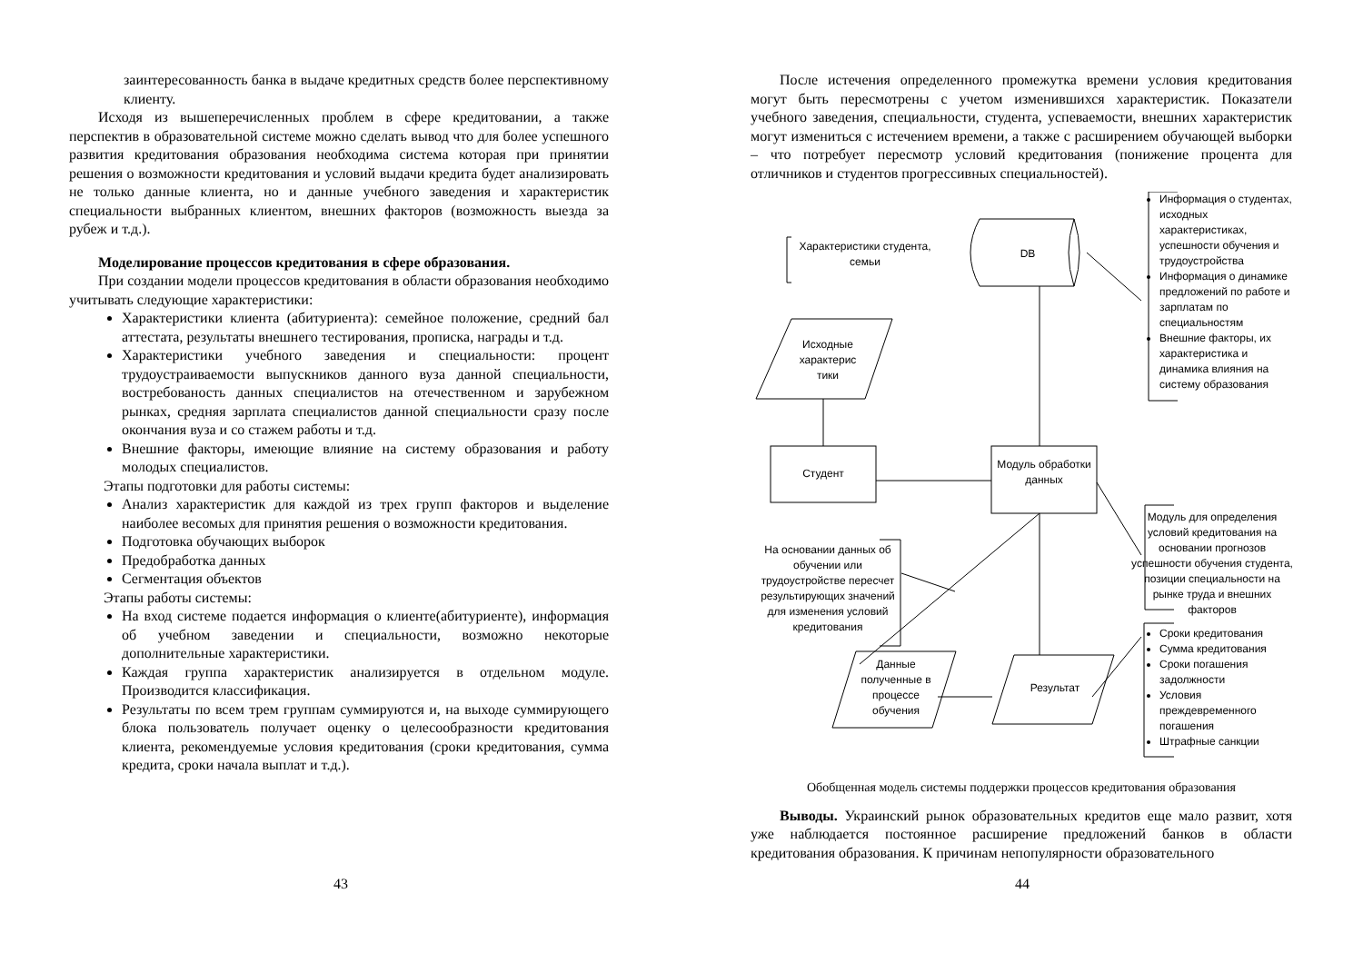заинтересованность банка в выдаче кредитных средств более перспективному клиенту.
Исходя из вышеперечисленных проблем в сфере кредитовании, а также перспектив в образовательной системе можно сделать вывод что для более успешного развития кредитования образования необходима система которая при принятии решения о возможности кредитования и условий выдачи кредита будет анализировать не только данные клиента, но и данные учебного заведения и характеристик специальности выбранных клиентом, внешних факторов (возможность выезда за рубеж и т.д.).
Моделирование процессов кредитования в сфере образования.
При создании модели процессов кредитования в области образования необходимо учитывать следующие характеристики:
Характеристики клиента (абитуриента): семейное положение, средний бал аттестата, результаты внешнего тестирования, прописка, награды и т.д.
Характеристики учебного заведения и специальности: процент трудоустраиваемости выпускников данного вуза данной специальности, востребованость данных специалистов на отечественном и зарубежном рынках, средняя зарплата специалистов данной специальности сразу после окончания вуза и со стажем работы и т.д.
Внешние факторы, имеющие влияние на систему образования и работу молодых специалистов.
Этапы подготовки для работы системы:
Анализ характеристик для каждой из трех групп факторов и выделение наиболее весомых для принятия решения о возможности кредитования.
Подготовка обучающих выборок
Предобработка данных
Сегментация объектов
Этапы работы системы:
На вход системе подается информация о клиенте(абитуриенте), информация об учебном заведении и специальности, возможно некоторые дополнительные характеристики.
Каждая группа характеристик анализируется в отдельном модуле. Производится классификация.
Результаты по всем трем группам суммируются и, на выходе суммирующего блока пользователь получает оценку о целесообразности кредитования клиента, рекомендуемые условия кредитования (сроки кредитования, сумма кредита, сроки начала выплат и т.д.).
43
После истечения определенного промежутка времени условия кредитования могут быть пересмотрены с учетом изменившихся характеристик. Показатели учебного заведения, специальности, студента, успеваемости, внешних характеристик могут измениться с истечением времени, а также с расширением обучающей выборки – что потребует пересмотр условий кредитования (понижение процента для отличников и студентов прогрессивных специальностей).
Характеристики студента, семьи
Исходные характерис тики
Студент
DB
Модуль обработки данных
Результат
Данные полученные в процессе обучения
На основании данных об обучении или трудоустройстве пересчет результирующих значений для изменения условий кредитования
Модуль для определения условий кредитования на основании прогнозов успешности обучения студента, позиции специальности на рынке труда и внешних факторов
Информация о студентах, исходных характеристиках, успешности обучения и трудоустройства
Информация о динамике предложений по работе и зарплатам по специальностям
Внешние факторы, их характеристика и динамика влияния на систему образования
Сроки кредитования
Сумма кредитования
Сроки погашения задолжности
Условия преждевременного погашения
Штрафные санкции
Обобщенная модель системы поддержки процессов кредитования образования
Выводы. Украинский рынок образовательных кредитов еще мало развит, хотя уже наблюдается постоянное расширение предложений банков в области кредитования образования. К причинам непопулярности образовательного
44